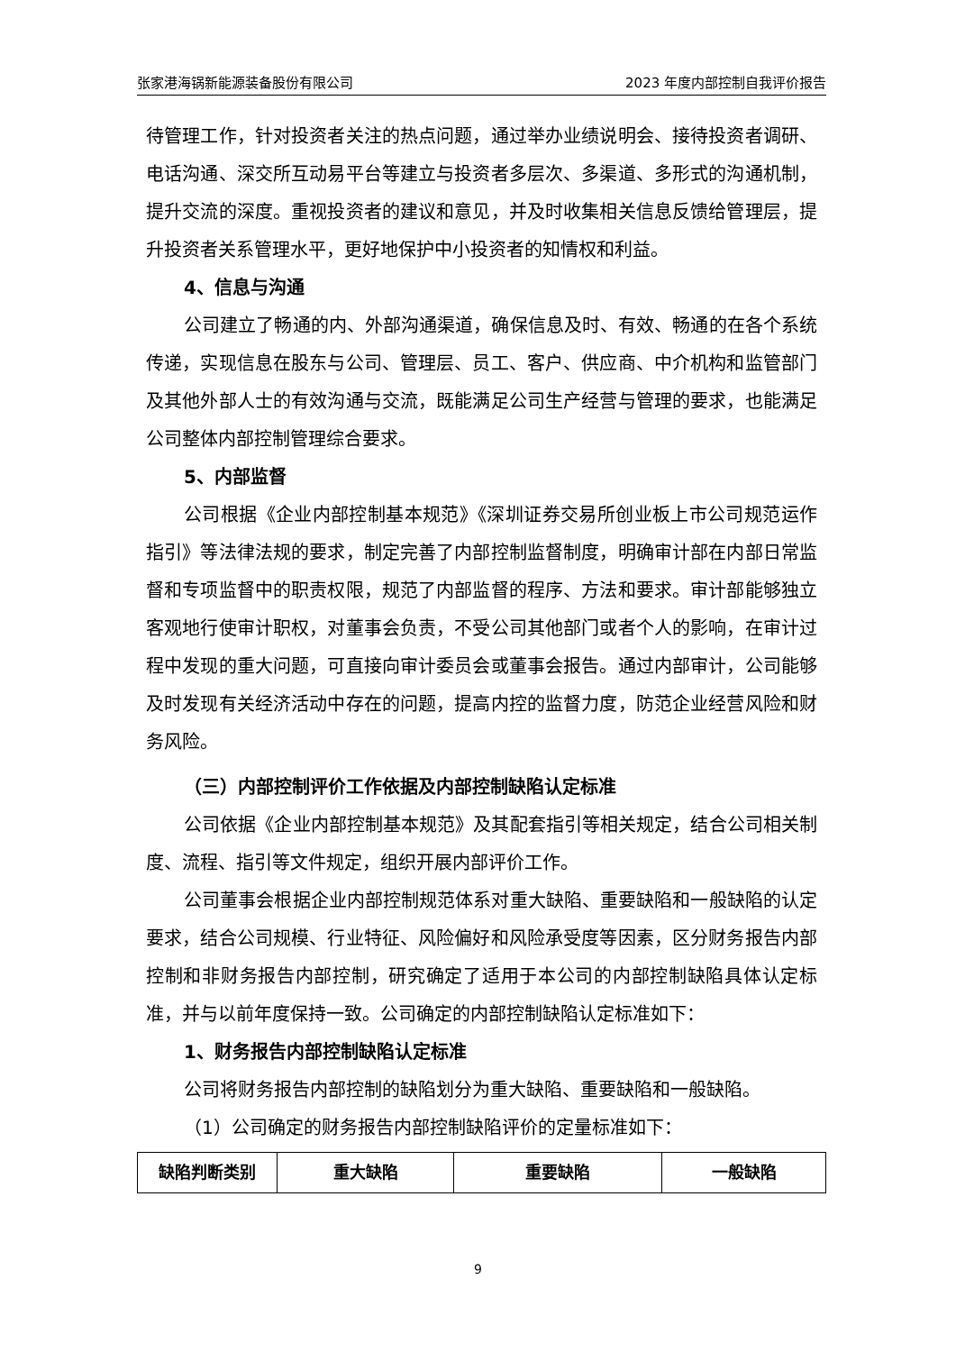张家港海锅新能源装备股份有限公司 2023 年度内部控制自我评价报告
待管理工作，针对投资者关注的热点问题，通过举办业绩说明会、接待投资者调研、电话沟通、深交所互动易平台等建立与投资者多层次、多渠道、多形式的沟通机制，提升交流的深度。重视投资者的建议和意见，并及时收集相关信息反馈给管理层，提升投资者关系管理水平，更好地保护中小投资者的知情权和利益。
4、信息与沟通
公司建立了畅通的内、外部沟通渠道，确保信息及时、有效、畅通的在各个系统传递，实现信息在股东与公司、管理层、员工、客户、供应商、中介机构和监管部门及其他外部人士的有效沟通与交流，既能满足公司生产经营与管理的要求，也能满足公司整体内部控制管理综合要求。
5、内部监督
公司根据《企业内部控制基本规范》《深圳证券交易所创业板上市公司规范运作指引》等法律法规的要求，制定完善了内部控制监督制度，明确审计部在内部日常监督和专项监督中的职责权限，规范了内部监督的程序、方法和要求。审计部能够独立客观地行使审计职权，对董事会负责，不受公司其他部门或者个人的影响，在审计过程中发现的重大问题，可直接向审计委员会或董事会报告。通过内部审计，公司能够及时发现有关经济活动中存在的问题，提高内控的监督力度，防范企业经营风险和财务风险。
（三）内部控制评价工作依据及内部控制缺陷认定标准
公司依据《企业内部控制基本规范》及其配套指引等相关规定，结合公司相关制度、流程、指引等文件规定，组织开展内部评价工作。
公司董事会根据企业内部控制规范体系对重大缺陷、重要缺陷和一般缺陷的认定要求，结合公司规模、行业特征、风险偏好和风险承受度等因素，区分财务报告内部控制和非财务报告内部控制，研究确定了适用于本公司的内部控制缺陷具体认定标准，并与以前年度保持一致。公司确定的内部控制缺陷认定标准如下：
1、财务报告内部控制缺陷认定标准
公司将财务报告内部控制的缺陷划分为重大缺陷、重要缺陷和一般缺陷。
（1）公司确定的财务报告内部控制缺陷评价的定量标准如下：
| 缺陷判断类别 | 重大缺陷 | 重要缺陷 | 一般缺陷 |
9